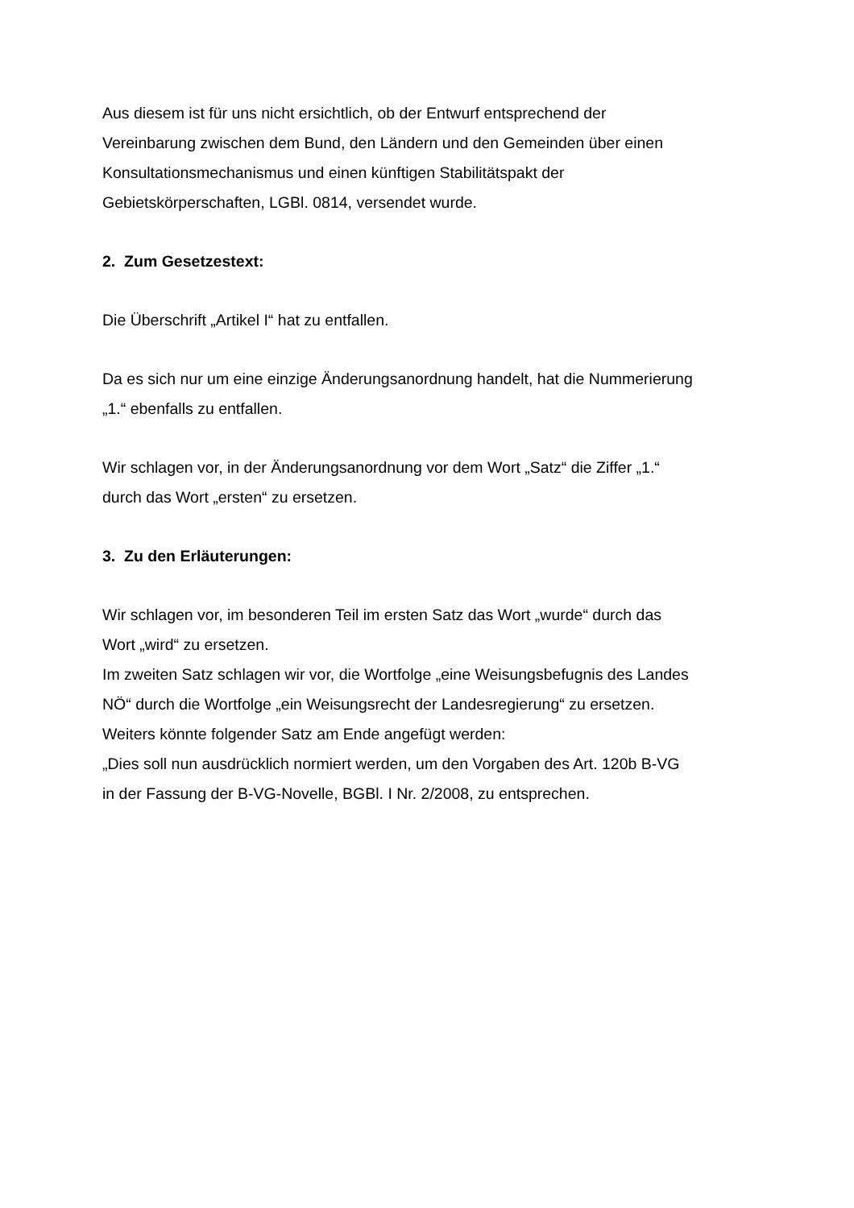Aus diesem ist für uns nicht ersichtlich, ob der Entwurf entsprechend der
Vereinbarung zwischen dem Bund, den Ländern und den Gemeinden über einen
Konsultationsmechanismus und einen künftigen Stabilitätspakt der
Gebietskörperschaften, LGBl. 0814, versendet wurde.
2. Zum Gesetzestext:
Die Überschrift „Artikel I“ hat zu entfallen.
Da es sich nur um eine einzige Änderungsanordnung handelt, hat die Nummerierung
„1.“ ebenfalls zu entfallen.
Wir schlagen vor, in der Änderungsanordnung vor dem Wort „Satz“ die Ziffer „1.“
durch das Wort „ersten“ zu ersetzen.
3. Zu den Erläuterungen:
Wir schlagen vor, im besonderen Teil im ersten Satz das Wort „wurde“ durch das
Wort „wird“ zu ersetzen.
Im zweiten Satz schlagen wir vor, die Wortfolge „eine Weisungsbefugnis des Landes
NÖ“ durch die Wortfolge „ein Weisungsrecht der Landesregierung“ zu ersetzen.
Weiters könnte folgender Satz am Ende angefügt werden:
„Dies soll nun ausdrücklich normiert werden, um den Vorgaben des Art. 120b B-VG
in der Fassung der B-VG-Novelle, BGBl. I Nr. 2/2008, zu entsprechen.